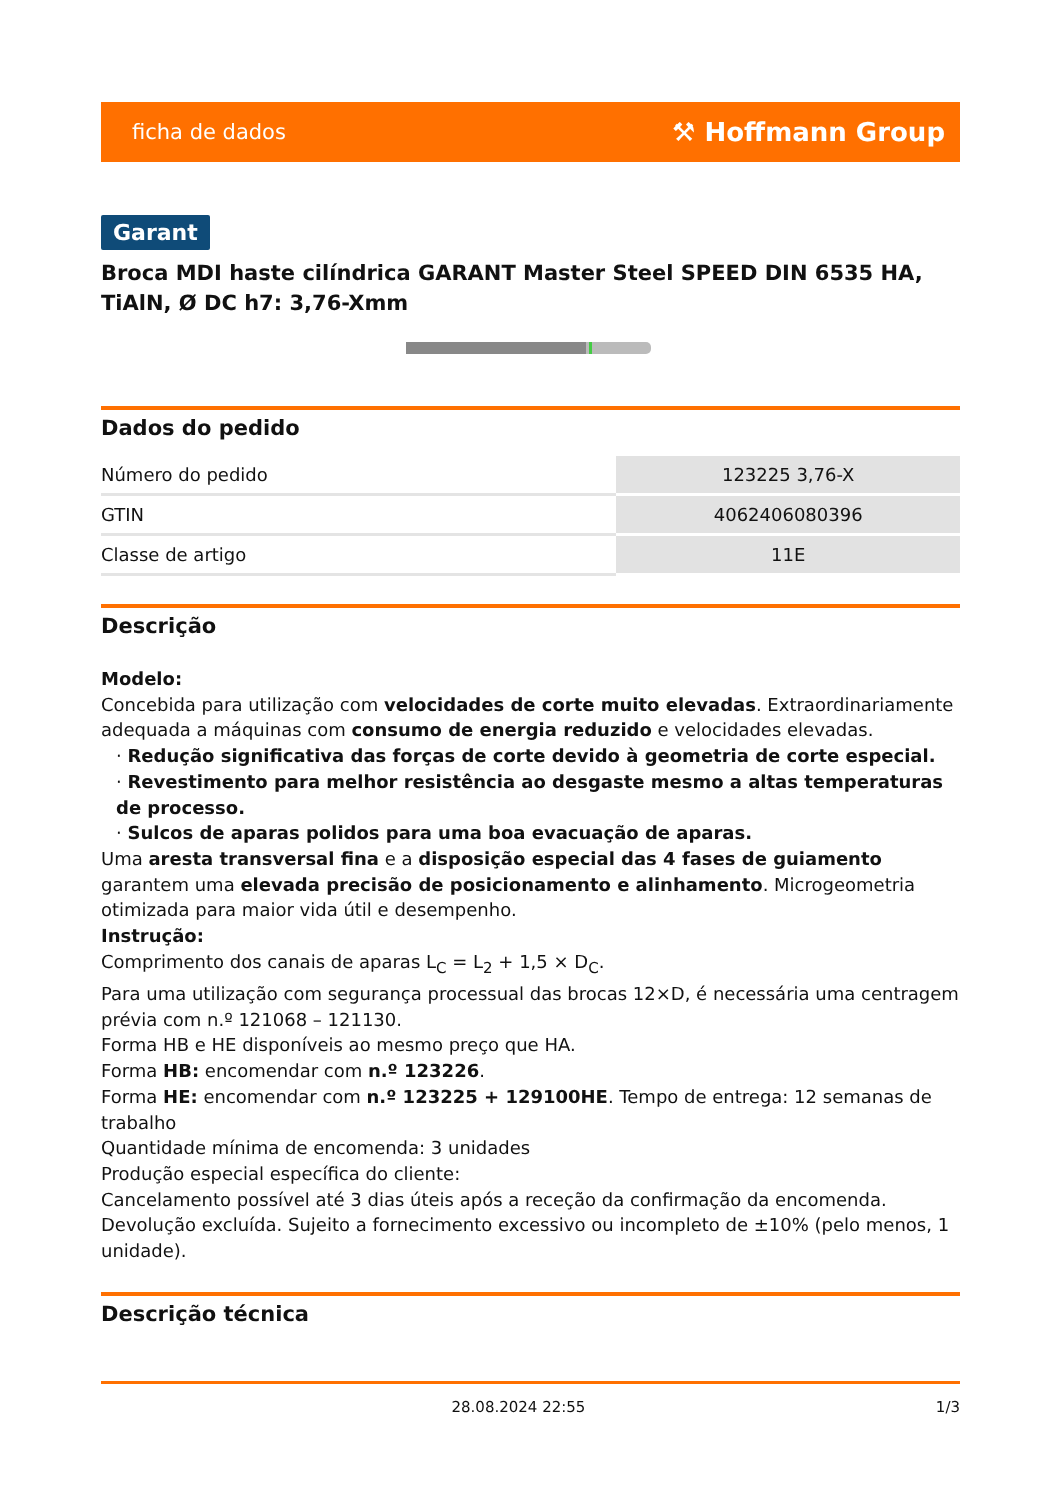ficha de dados ⚒ Hoffmann Group
Garant
Broca MDI haste cilíndrica GARANT Master Steel SPEED DIN 6535 HA, TiAlN, Ø DC h7: 3,76-Xmm
Dados do pedido
| Número do pedido | 123225 3,76-X |
| GTIN | 4062406080396 |
| Classe de artigo | 11E |
Descrição
Modelo:
Concebida para utilização com velocidades de corte muito elevadas. Extraordinariamente adequada a máquinas com consumo de energia reduzido e velocidades elevadas.
· Redução significativa das forças de corte devido à geometria de corte especial.
· Revestimento para melhor resistência ao desgaste mesmo a altas temperaturas de processo.
· Sulcos de aparas polidos para uma boa evacuação de aparas.
Uma aresta transversal fina e a disposição especial das 4 fases de guiamento garantem uma elevada precisão de posicionamento e alinhamento. Microgeometria otimizada para maior vida útil e desempenho.
Instrução:
Comprimento dos canais de aparas L<sub>C</sub> = L<sub>2</sub> + 1,5 × D<sub>C</sub>.
Para uma utilização com segurança processual das brocas 12×D, é necessária uma centragem prévia com n.º 121068 – 121130.
Forma HB e HE disponíveis ao mesmo preço que HA.
Forma HB: encomendar com n.º 123226.
Forma HE: encomendar com n.º 123225 + 129100HE. Tempo de entrega: 12 semanas de trabalho
Quantidade mínima de encomenda: 3 unidades
Produção especial específica do cliente:
Cancelamento possível até 3 dias úteis após a receção da confirmação da encomenda. Devolução excluída. Sujeito a fornecimento excessivo ou incompleto de ±10% (pelo menos, 1 unidade).
Descrição técnica
28.08.2024 22:55 1/3